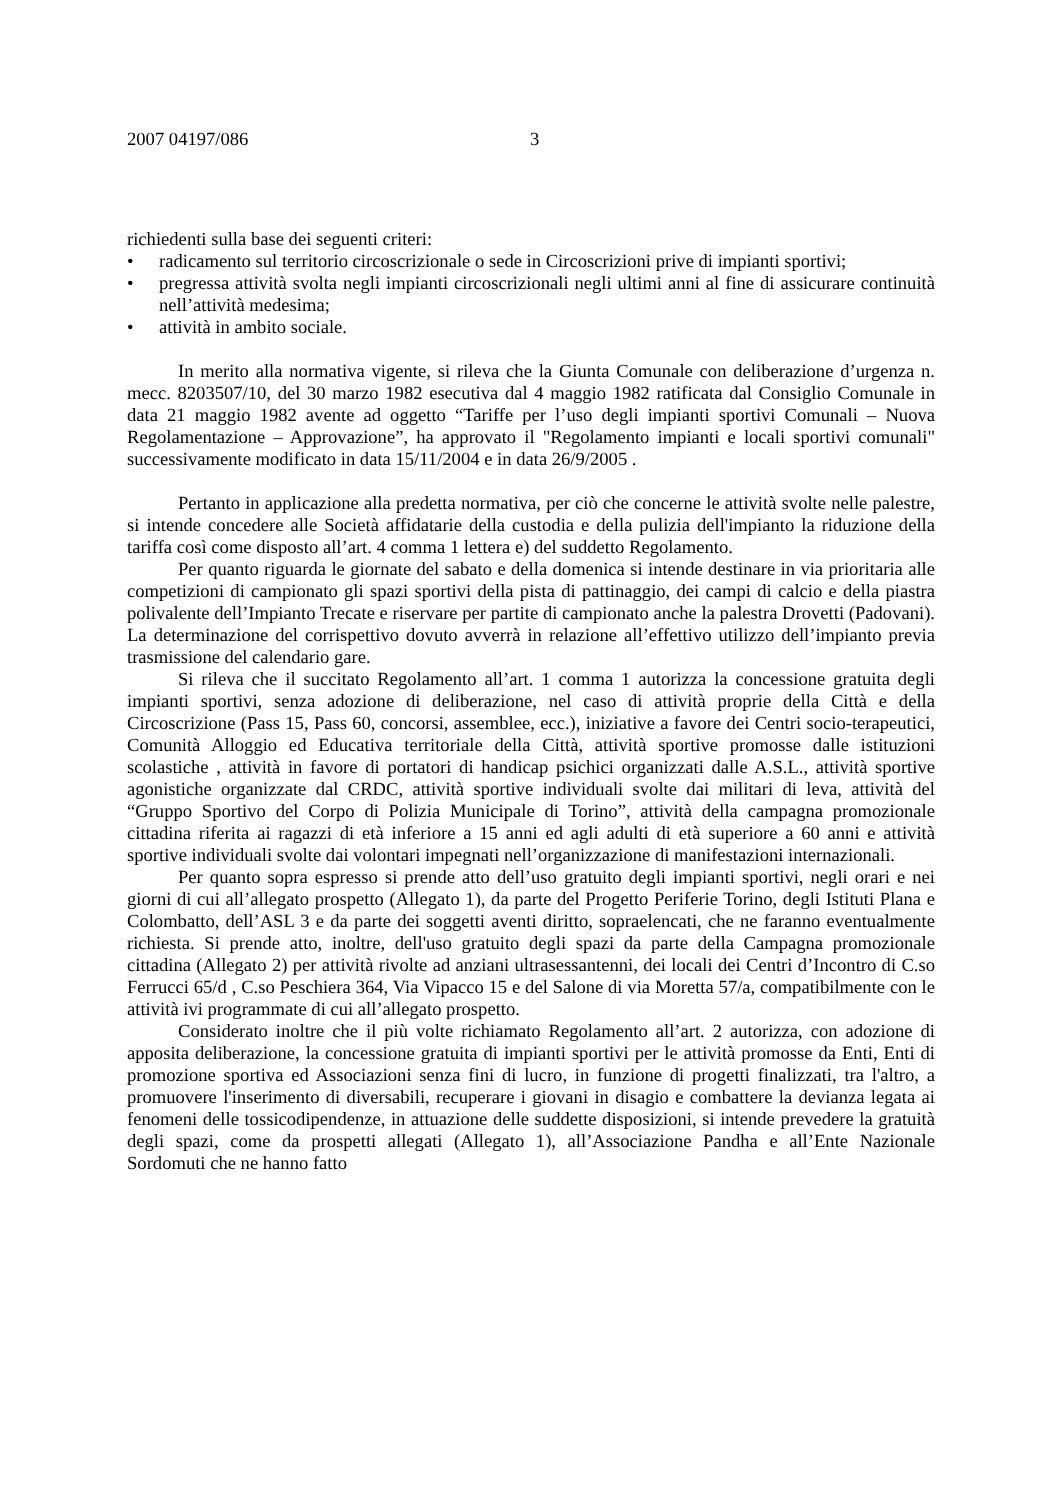2007 04197/086 3
richiedenti sulla base dei seguenti criteri:
• radicamento sul territorio circoscrizionale o sede in Circoscrizioni prive di impianti sportivi;
• pregressa attività svolta negli impianti circoscrizionali negli ultimi anni al fine di assicurare continuità nell’attività medesima;
• attività in ambito sociale.
In merito alla normativa vigente, si rileva che la Giunta Comunale con deliberazione d’urgenza n. mecc. 8203507/10, del 30 marzo 1982 esecutiva dal 4 maggio 1982 ratificata dal Consiglio Comunale in data 21 maggio 1982 avente ad oggetto “Tariffe per l’uso degli impianti sportivi Comunali – Nuova Regolamentazione – Approvazione”, ha approvato il "Regolamento impianti e locali sportivi comunali" successivamente modificato in data 15/11/2004 e in data 26/9/2005 .
Pertanto in applicazione alla predetta normativa, per ciò che concerne le attività svolte nelle palestre, si intende concedere alle Società affidatarie della custodia e della pulizia dell'impianto la riduzione della tariffa così come disposto all’art. 4 comma 1 lettera e) del suddetto Regolamento.
Per quanto riguarda le giornate del sabato e della domenica si intende destinare in via prioritaria alle competizioni di campionato gli spazi sportivi della pista di pattinaggio, dei campi di calcio e della piastra polivalente dell’Impianto Trecate e riservare per partite di campionato anche la palestra Drovetti (Padovani). La determinazione del corrispettivo dovuto avverrà in relazione all’effettivo utilizzo dell’impianto previa trasmissione del calendario gare.
Si rileva che il succitato Regolamento all’art. 1 comma 1 autorizza la concessione gratuita degli impianti sportivi, senza adozione di deliberazione, nel caso di attività proprie della Città e della Circoscrizione (Pass 15, Pass 60, concorsi, assemblee, ecc.), iniziative a favore dei Centri socio-terapeutici, Comunità Alloggio ed Educativa territoriale della Città, attività sportive promosse dalle istituzioni scolastiche , attività in favore di portatori di handicap psichici organizzati dalle A.S.L., attività sportive agonistiche organizzate dal CRDC, attività sportive individuali svolte dai militari di leva, attività del “Gruppo Sportivo del Corpo di Polizia Municipale di Torino”, attività della campagna promozionale cittadina riferita ai ragazzi di età inferiore a 15 anni ed agli adulti di età superiore a 60 anni e attività sportive individuali svolte dai volontari impegnati nell’organizzazione di manifestazioni internazionali.
Per quanto sopra espresso si prende atto dell’uso gratuito degli impianti sportivi, negli orari e nei giorni di cui all’allegato prospetto (Allegato 1), da parte del Progetto Periferie Torino, degli Istituti Plana e Colombatto, dell’ASL 3 e da parte dei soggetti aventi diritto, sopraelencati, che ne faranno eventualmente richiesta. Si prende atto, inoltre, dell'uso gratuito degli spazi da parte della Campagna promozionale cittadina (Allegato 2) per attività rivolte ad anziani ultrasessantenni, dei locali dei Centri d’Incontro di C.so Ferrucci 65/d , C.so Peschiera 364, Via Vipacco 15 e del Salone di via Moretta 57/a, compatibilmente con le attività ivi programmate di cui all’allegato prospetto.
Considerato inoltre che il più volte richiamato Regolamento all’art. 2 autorizza, con adozione di apposita deliberazione, la concessione gratuita di impianti sportivi per le attività promosse da Enti, Enti di promozione sportiva ed Associazioni senza fini di lucro, in funzione di progetti finalizzati, tra l'altro, a promuovere l'inserimento di diversabili, recuperare i giovani in disagio e combattere la devianza legata ai fenomeni delle tossicodipendenze, in attuazione delle suddette disposizioni, si intende prevedere la gratuità degli spazi, come da prospetti allegati (Allegato 1), all’Associazione Pandha e all’Ente Nazionale Sordomuti che ne hanno fatto